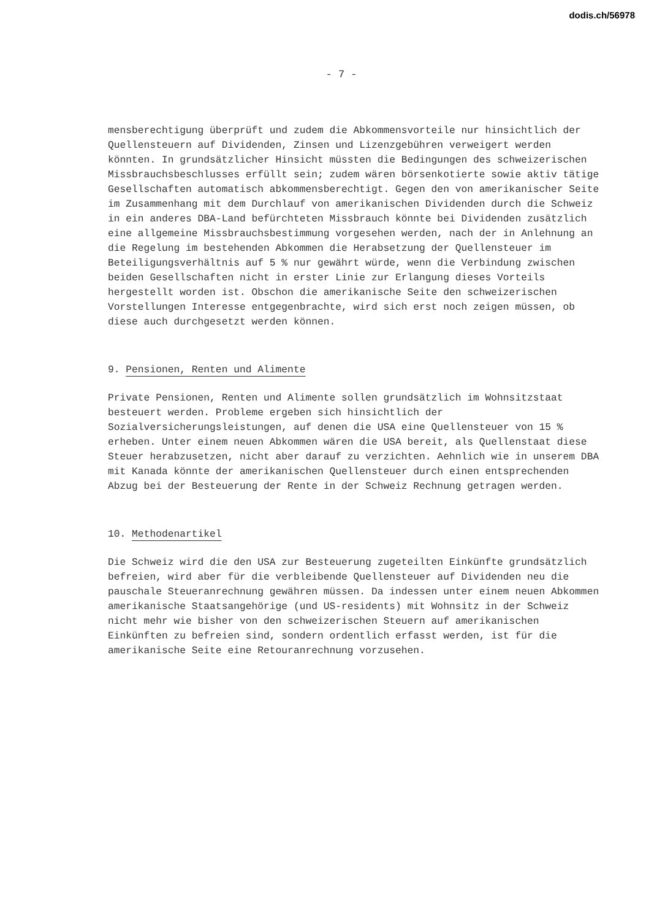dodis.ch/56978
- 7 -
mensberechtigung überprüft und zudem die Abkommensvorteile nur hinsichtlich der Quellensteuern auf Dividenden, Zinsen und Lizenzgebühren verweigert werden könnten. In grundsätzlicher Hinsicht müssten die Bedingungen des schweizerischen Missbrauchsbeschlusses erfüllt sein; zudem wären börsenkotierte sowie aktiv tätige Gesellschaften automatisch abkommensberechtigt. Gegen den von amerikanischer Seite im Zusammenhang mit dem Durchlauf von amerikanischen Dividenden durch die Schweiz in ein anderes DBA-Land befürchteten Missbrauch könnte bei Dividenden zusätzlich eine allgemeine Missbrauchsbestimmung vorgesehen werden, nach der in Anlehnung an die Regelung im bestehenden Abkommen die Herabsetzung der Quellensteuer im Beteiligungsverhältnis auf 5 % nur gewährt würde, wenn die Verbindung zwischen beiden Gesellschaften nicht in erster Linie zur Erlangung dieses Vorteils hergestellt worden ist. Obschon die amerikanische Seite den schweizerischen Vorstellungen Interesse entgegenbrachte, wird sich erst noch zeigen müssen, ob diese auch durchgesetzt werden können.
9. Pensionen, Renten und Alimente
Private Pensionen, Renten und Alimente sollen grundsätzlich im Wohnsitzstaat besteuert werden. Probleme ergeben sich hinsichtlich der Sozialversicherungsleistungen, auf denen die USA eine Quellensteuer von 15 % erheben. Unter einem neuen Abkommen wären die USA bereit, als Quellenstaat diese Steuer herabzusetzen, nicht aber darauf zu verzichten. Aehnlich wie in unserem DBA mit Kanada könnte der amerikanischen Quellensteuer durch einen entsprechenden Abzug bei der Besteuerung der Rente in der Schweiz Rechnung getragen werden.
10. Methodenartikel
Die Schweiz wird die den USA zur Besteuerung zugeteilten Einkünfte grundsätzlich befreien, wird aber für die verbleibende Quellensteuer auf Dividenden neu die pauschale Steueranrechnung gewähren müssen. Da indessen unter einem neuen Abkommen amerikanische Staatsangehörige (und US-residents) mit Wohnsitz in der Schweiz nicht mehr wie bisher von den schweizerischen Steuern auf amerikanischen Einkünften zu befreien sind, sondern ordentlich erfasst werden, ist für die amerikanische Seite eine Retouranrechnung vorzusehen.